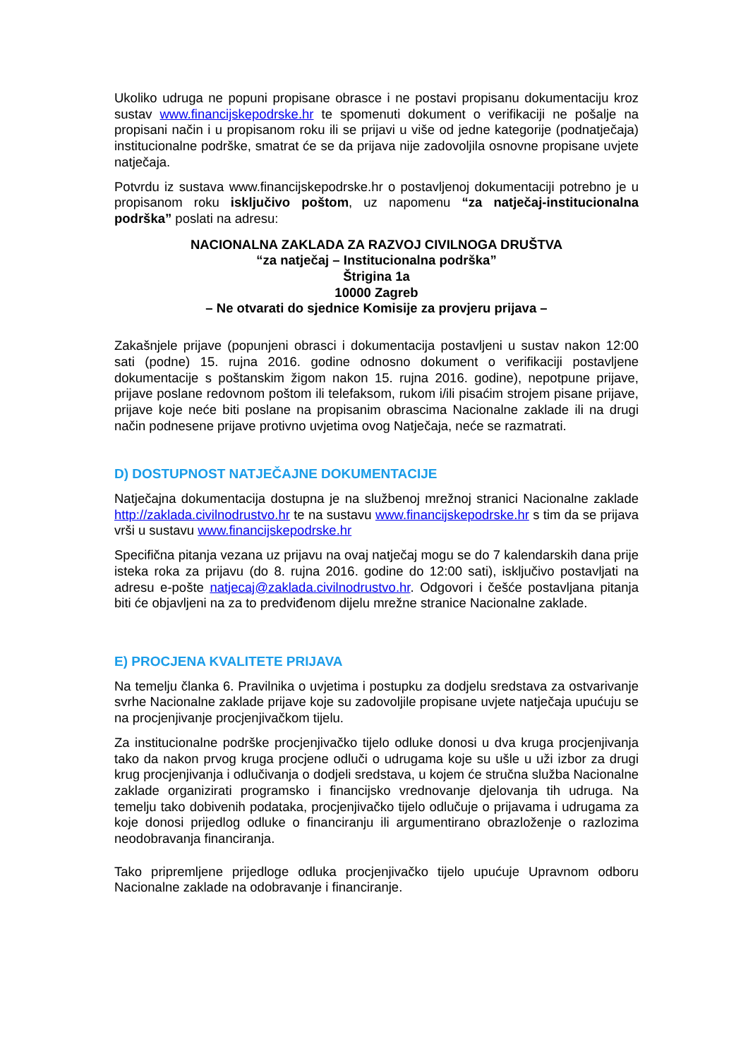Ukoliko udruga ne popuni propisane obrasce i ne postavi propisanu dokumentaciju kroz sustav www.financijskepodrske.hr te spomenuti dokument o verifikaciji ne pošalje na propisani način i u propisanom roku ili se prijavi u više od jedne kategorije (podnatječaja) institucionalne podrške, smatrat će se da prijava nije zadovoljila osnovne propisane uvjete natječaja.
Potvrdu iz sustava www.financijskepodrske.hr o postavljenoj dokumentaciji potrebno je u propisanom roku isključivo poštom, uz napomenu “za natječaj-institucionalna podrška” poslati na adresu:
NACIONALNA ZAKLADA ZA RAZVOJ CIVILNOGA DRUŠTVA
“za natječaj – Institucionalna podrška”
Štrigina 1a
10000 Zagreb
– Ne otvarati do sjednice Komisije za provjeru prijava –
Zakašnjele prijave (popunjeni obrasci i dokumentacija postavljeni u sustav nakon 12:00 sati (podne) 15. rujna 2016. godine odnosno dokument o verifikaciji postavljene dokumentacije s poštanskim žigom nakon 15. rujna 2016. godine), nepotpune prijave, prijave poslane redovnom poštom ili telefaksom, rukom i/ili pisaćim strojem pisane prijave, prijave koje neće biti poslane na propisanim obrascima Nacionalne zaklade ili na drugi način podnesene prijave protivno uvjetima ovog Natječaja, neće se razmatrati.
D) DOSTUPNOST NATJEČAJNE DOKUMENTACIJE
Natječajna dokumentacija dostupna je na službenoj mrežnoj stranici Nacionalne zaklade http://zaklada.civilnodrustvo.hr te na sustavu www.financijskepodrske.hr s tim da se prijava vrši u sustavu www.financijskepodrske.hr
Specifična pitanja vezana uz prijavu na ovaj natječaj mogu se do 7 kalendarskih dana prije isteka roka za prijavu (do 8. rujna 2016. godine do 12:00 sati), isključivo postavljati na adresu e-pošte natjecaj@zaklada.civilnodrustvo.hr. Odgovori i češće postavljana pitanja biti će objavljeni na za to predviđenom dijelu mrežne stranice Nacionalne zaklade.
E) PROCJENA KVALITETE PRIJAVA
Na temelju članka 6. Pravilnika o uvjetima i postupku za dodjelu sredstava za ostvarivanje svrhe Nacionalne zaklade prijave koje su zadovoljile propisane uvjete natječaja upućuju se na procjenjivanje procjenjivačkom tijelu.
Za institucionalne podrške procjenjivačko tijelo odluke donosi u dva kruga procjenjivanja tako da nakon prvog kruga procjene odluči o udrugama koje su ušle u uži izbor za drugi krug procjenjivanja i odlučivanja o dodjeli sredstava, u kojem će stručna služba Nacionalne zaklade organizirati programsko i financijsko vrednovanje djelovanja tih udruga. Na temelju tako dobivenih podataka, procjenjivačko tijelo odlučuje o prijavama i udrugama za koje donosi prijedlog odluke o financiranju ili argumentirano obrazloženje o razlozima neodobravanja financiranja.
Tako pripremljene prijedloge odluka procjenjivačko tijelo upućuje Upravnom odboru Nacionalne zaklade na odobravanje i financiranje.